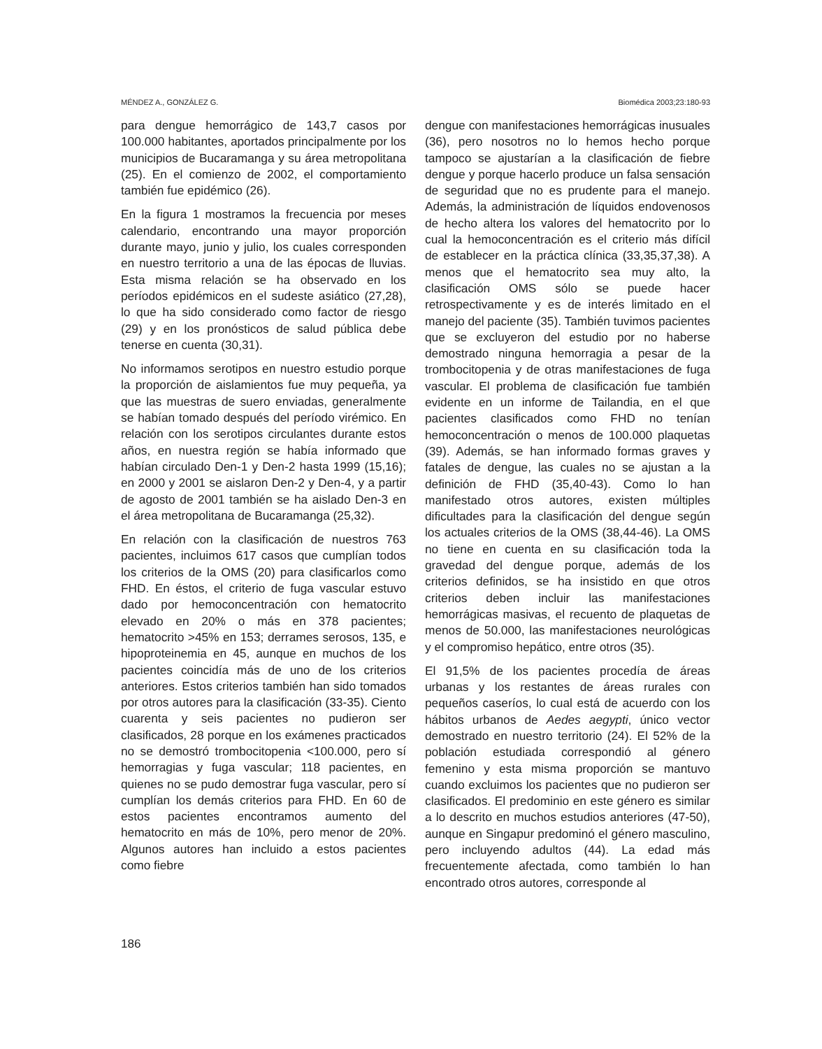MÉNDEZ A., GONZÁLEZ G. Biomédica 2003;23:180-93
para dengue hemorrágico de 143,7 casos por 100.000 habitantes, aportados principalmente por los municipios de Bucaramanga y su área metropolitana (25). En el comienzo de 2002, el comportamiento también fue epidémico (26).
En la figura 1 mostramos la frecuencia por meses calendario, encontrando una mayor proporción durante mayo, junio y julio, los cuales corresponden en nuestro territorio a una de las épocas de lluvias. Esta misma relación se ha observado en los períodos epidémicos en el sudeste asiático (27,28), lo que ha sido considerado como factor de riesgo (29) y en los pronósticos de salud pública debe tenerse en cuenta (30,31).
No informamos serotipos en nuestro estudio porque la proporción de aislamientos fue muy pequeña, ya que las muestras de suero enviadas, generalmente se habían tomado después del período virémico. En relación con los serotipos circulantes durante estos años, en nuestra región se había informado que habían circulado Den-1 y Den-2 hasta 1999 (15,16); en 2000 y 2001 se aislaron Den-2 y Den-4, y a partir de agosto de 2001 también se ha aislado Den-3 en el área metropolitana de Bucaramanga (25,32).
En relación con la clasificación de nuestros 763 pacientes, incluimos 617 casos que cumplían todos los criterios de la OMS (20) para clasificarlos como FHD. En éstos, el criterio de fuga vascular estuvo dado por hemoconcentración con hematocrito elevado en 20% o más en 378 pacientes; hematocrito >45% en 153; derrames serosos, 135, e hipoproteinemia en 45, aunque en muchos de los pacientes coincidía más de uno de los criterios anteriores. Estos criterios también han sido tomados por otros autores para la clasificación (33-35). Ciento cuarenta y seis pacientes no pudieron ser clasificados, 28 porque en los exámenes practicados no se demostró trombocitopenia <100.000, pero sí hemorragias y fuga vascular; 118 pacientes, en quienes no se pudo demostrar fuga vascular, pero sí cumplían los demás criterios para FHD. En 60 de estos pacientes encontramos aumento del hematocrito en más de 10%, pero menor de 20%. Algunos autores han incluido a estos pacientes como fiebre
dengue con manifestaciones hemorrágicas inusuales (36), pero nosotros no lo hemos hecho porque tampoco se ajustarían a la clasificación de fiebre dengue y porque hacerlo produce un falsa sensación de seguridad que no es prudente para el manejo. Además, la administración de líquidos endovenosos de hecho altera los valores del hematocrito por lo cual la hemoconcentración es el criterio más difícil de establecer en la práctica clínica (33,35,37,38). A menos que el hematocrito sea muy alto, la clasificación OMS sólo se puede hacer retrospectivamente y es de interés limitado en el manejo del paciente (35). También tuvimos pacientes que se excluyeron del estudio por no haberse demostrado ninguna hemorragia a pesar de la trombocitopenia y de otras manifestaciones de fuga vascular. El problema de clasificación fue también evidente en un informe de Tailandia, en el que pacientes clasificados como FHD no tenían hemoconcentración o menos de 100.000 plaquetas (39). Además, se han informado formas graves y fatales de dengue, las cuales no se ajustan a la definición de FHD (35,40-43). Como lo han manifestado otros autores, existen múltiples dificultades para la clasificación del dengue según los actuales criterios de la OMS (38,44-46). La OMS no tiene en cuenta en su clasificación toda la gravedad del dengue porque, además de los criterios definidos, se ha insistido en que otros criterios deben incluir las manifestaciones hemorrágicas masivas, el recuento de plaquetas de menos de 50.000, las manifestaciones neurológicas y el compromiso hepático, entre otros (35).
El 91,5% de los pacientes procedía de áreas urbanas y los restantes de áreas rurales con pequeños caseríos, lo cual está de acuerdo con los hábitos urbanos de Aedes aegypti, único vector demostrado en nuestro territorio (24). El 52% de la población estudiada correspondió al género femenino y esta misma proporción se mantuvo cuando excluimos los pacientes que no pudieron ser clasificados. El predominio en este género es similar a lo descrito en muchos estudios anteriores (47-50), aunque en Singapur predominó el género masculino, pero incluyendo adultos (44). La edad más frecuentemente afectada, como también lo han encontrado otros autores, corresponde al
186